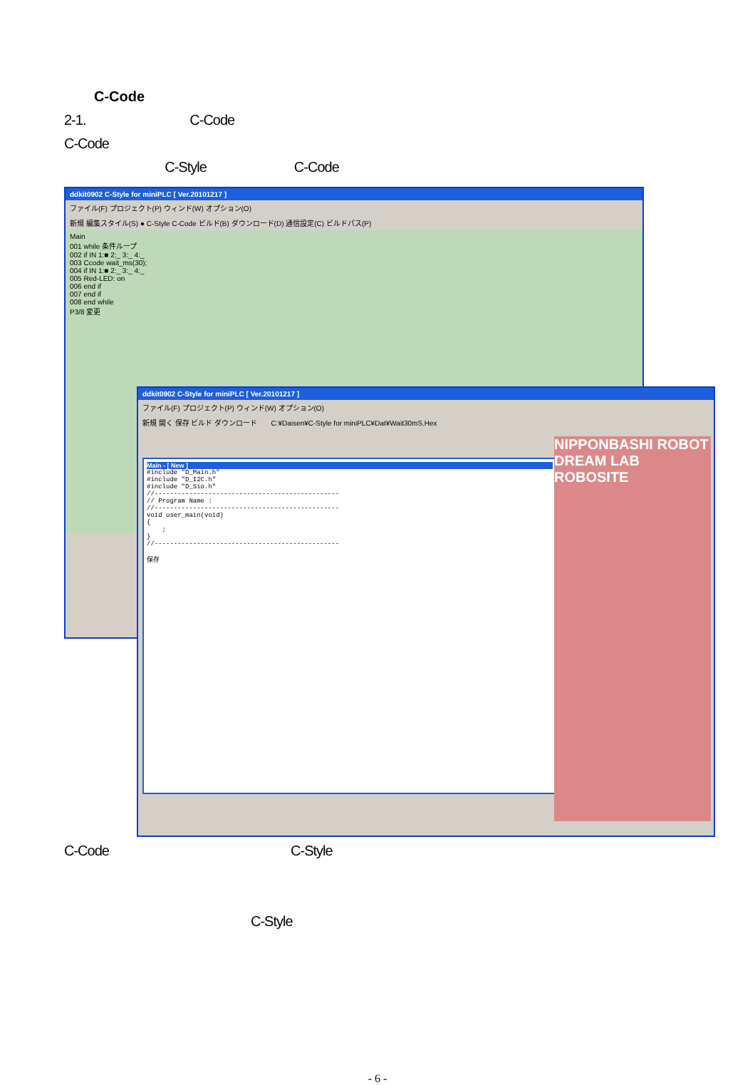C-Code
2-1. C-Code
C-Code
C-Style C-Code
ddkit0902 C-Style for miniPLC [ Ver.20101217 ]
ファイル(F) プロジェクト(P) ウィンド(W) オプション(O)
新規 編集スタイル(S) ● C-Style C-Code ビルド(B) ダウンロード(D) 通信設定(C) ビルドパス(P)
Main
001 while 条件ループ
002 if IN 1:■ 2:_ 3:_ 4:_
003 Ccode wait_ms(30);
004 if IN 1:■ 2:_ 3:_ 4:_
005 Red-LED: on
006 end if
007 end if
008 end while
P3/8 変更
ddkit0902 C-Style for miniPLC [ Ver.20101217 ]
ファイル(F) プロジェクト(P) ウィンド(W) オプション(O)
新規 開く 保存 ビルド ダウンロード C:¥Daisen¥C-Style for miniPLC¥Dat¥Wait30mS.Hex
Main - [ New ]
#include "D_Main.h" #include "D_I2C.h" #include "D_Sio.h" //------------------------------------------------ // Program Name : //------------------------------------------------ void user_main(void) { ; } //------------------------------------------------ 保存
NIPPONBASHI ROBOT DREAM LAB ROBOSITE
C-Code C-Style
C-Style
- 6 -